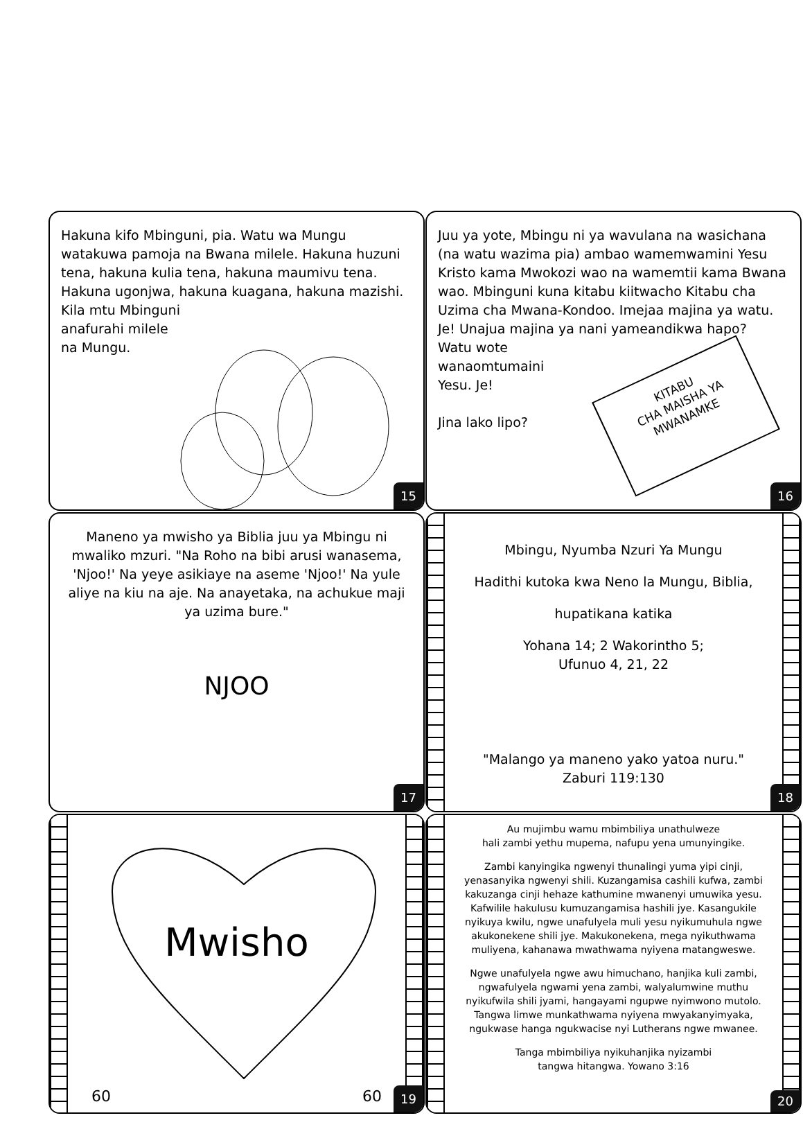Hakuna kifo Mbinguni, pia. Watu wa Mungu watakuwa pamoja na Bwana milele. Hakuna huzuni tena, hakuna kulia tena, hakuna maumivu tena. Hakuna ugonjwa, hakuna kuagana, hakuna mazishi. Kila mtu Mbinguni
anafurahi milele
na Mungu.
15
Juu ya yote, Mbingu ni ya wavulana na wasichana (na watu wazima pia) ambao wamemwamini Yesu Kristo kama Mwokozi wao na wamemtii kama Bwana wao. Mbinguni kuna kitabu kiitwacho Kitabu cha Uzima cha Mwana-Kondoo. Imejaa majina ya watu. Je! Unajua majina ya nani yameandikwa hapo?
Watu wote
wanaomtumaini
Yesu. Je!
Jina lako lipo?
KITABU
CHA MAISHA YA
MWANAMKE
16
Maneno ya mwisho ya Biblia juu ya Mbingu ni mwaliko mzuri. "Na Roho na bibi arusi wanasema, 'Njoo!' Na yeye asikiaye na aseme 'Njoo!' Na yule aliye na kiu na aje. Na anayetaka, na achukue maji ya uzima bure."
NJOO
17
Mbingu, Nyumba Nzuri Ya Mungu
Hadithi kutoka kwa Neno la Mungu, Biblia,
hupatikana katika
Yohana 14; 2 Wakorintho 5;
Ufunuo 4, 21, 22
"Malango ya maneno yako yatoa nuru."
Zaburi 119:130
18
Mwisho
60 60 19
Au mujimbu wamu mbimbiliya unathulweze
hali zambi yethu mupema, nafupu yena umunyingike.
Zambi kanyingika ngwenyi thunalingi yuma yipi cinji, yenasanyika ngwenyi shili. Kuzangamisa cashili kufwa, zambi kakuzanga cinji hehaze kathumine mwanenyi umuwika yesu. Kafwilile hakulusu kumuzangamisa hashili jye. Kasangukile nyikuya kwilu, ngwe unafulyela muli yesu nyikumuhula ngwe akukonekene shili jye. Makukonekena, mega nyikuthwama muliyena, kahanawa mwathwama nyiyena matangweswe.
Ngwe unafulyela ngwe awu himuchano, hanjika kuli zambi, ngwafulyela ngwami yena zambi, walyalumwine muthu nyikufwila shili jyami, hangayami ngupwe nyimwono mutolo. Tangwa limwe munkathwama nyiyena mwyakanyimyaka, ngukwase hanga ngukwacise nyi Lutherans ngwe mwanee.
Tanga mbimbiliya nyikuhanjika nyizambi
tangwa hitangwa. Yowano 3:16
20